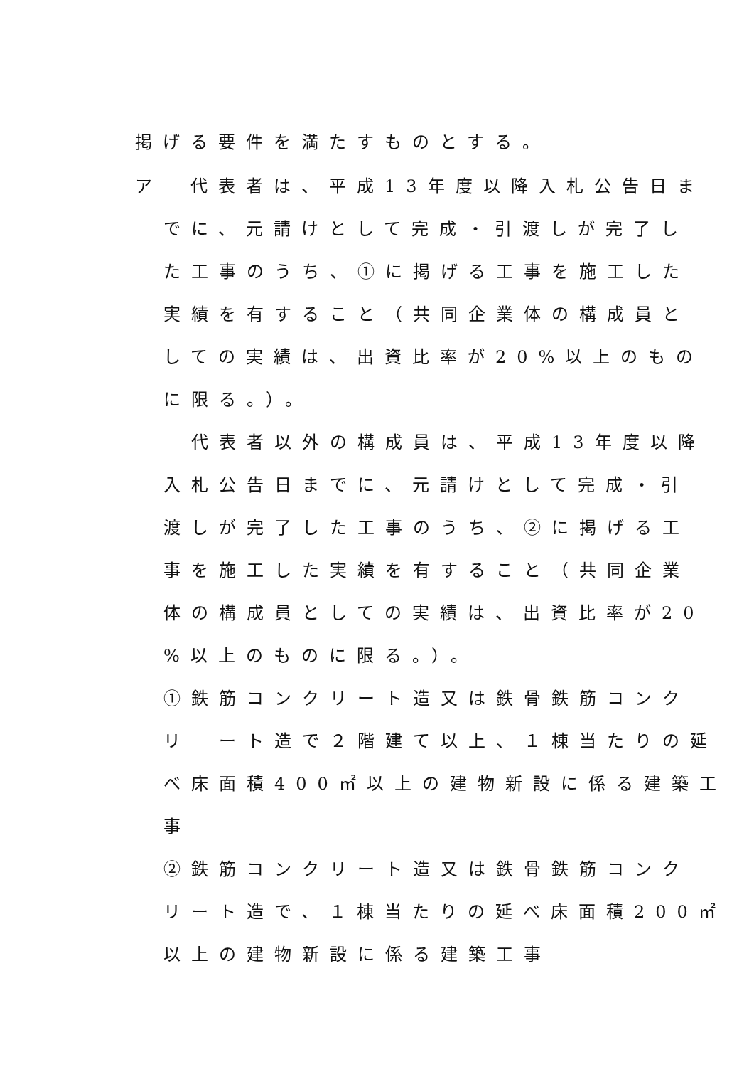掲げる要件を満たすものとする。
ア　代表者は、平成13年度以降入札公告日ま
でに、元請けとして完成・引渡しが完了し
た工事のうち、①に掲げる工事を施工した
実績を有すること（共同企業体の構成員と
しての実績は、出資比率が20%以上のもの
に限る。）。
　代表者以外の構成員は、平成13年度以降
入札公告日までに、元請けとして完成・引
渡しが完了した工事のうち、②に掲げる工
事を施工した実績を有すること（共同企業
体の構成員としての実績は、出資比率が20
%以上のものに限る。）。
①鉄筋コンクリート造又は鉄骨鉄筋コンク
リ　ート造で２階建て以上、１棟当たりの延
べ床面積400㎡以上の建物新設に係る建築工
事
②鉄筋コンクリート造又は鉄骨鉄筋コンク
リート造で、１棟当たりの延べ床面積200㎡
以上の建物新設に係る建築工事